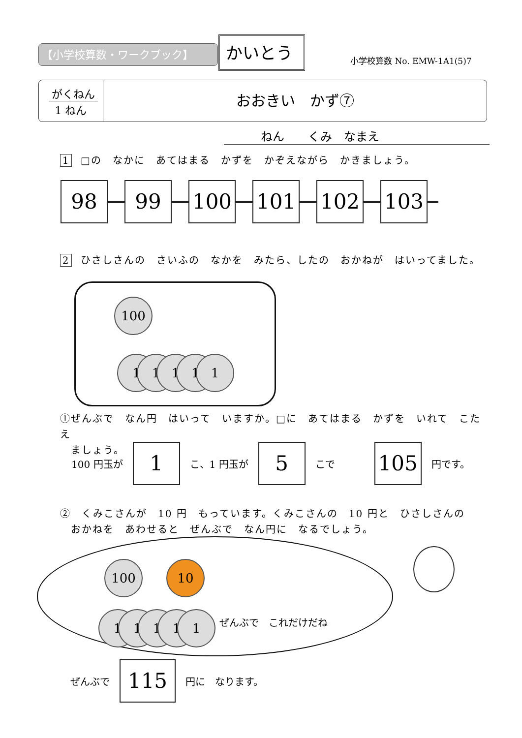【小学校算数・ワークブック】 かいとう
小学校算数 No. EMW-1A1(5)7
がくねん
1 ねん
おおきい　かず⑦
ねん　　くみ　なまえ
1 □の　なかに　あてはまる　かずを　かぞえながら　かきましょう。
98 99 100 101 102 103
2 ひさしさんの　さいふの　なかを　みたら、したの　おかねが　はいってました。
100
1 1 1 1 1
①ぜんぶで　なん円　はいって　いますか。□に　あてはまる　かずを　いれて　こたえ
　ましょう。
100 円玉が
1
こ、1 円玉が
5
こで　　　
105
円です。
②　くみこさんが　10 円　もっています。くみこさんの　10 円と　ひさしさんの
　おかねを　あわせると　ぜんぶで　なん円に　なるでしょう。
100 10
1 1 1 1 1 ぜんぶで　これだけだね
ぜんぶで
115
円に　なります。